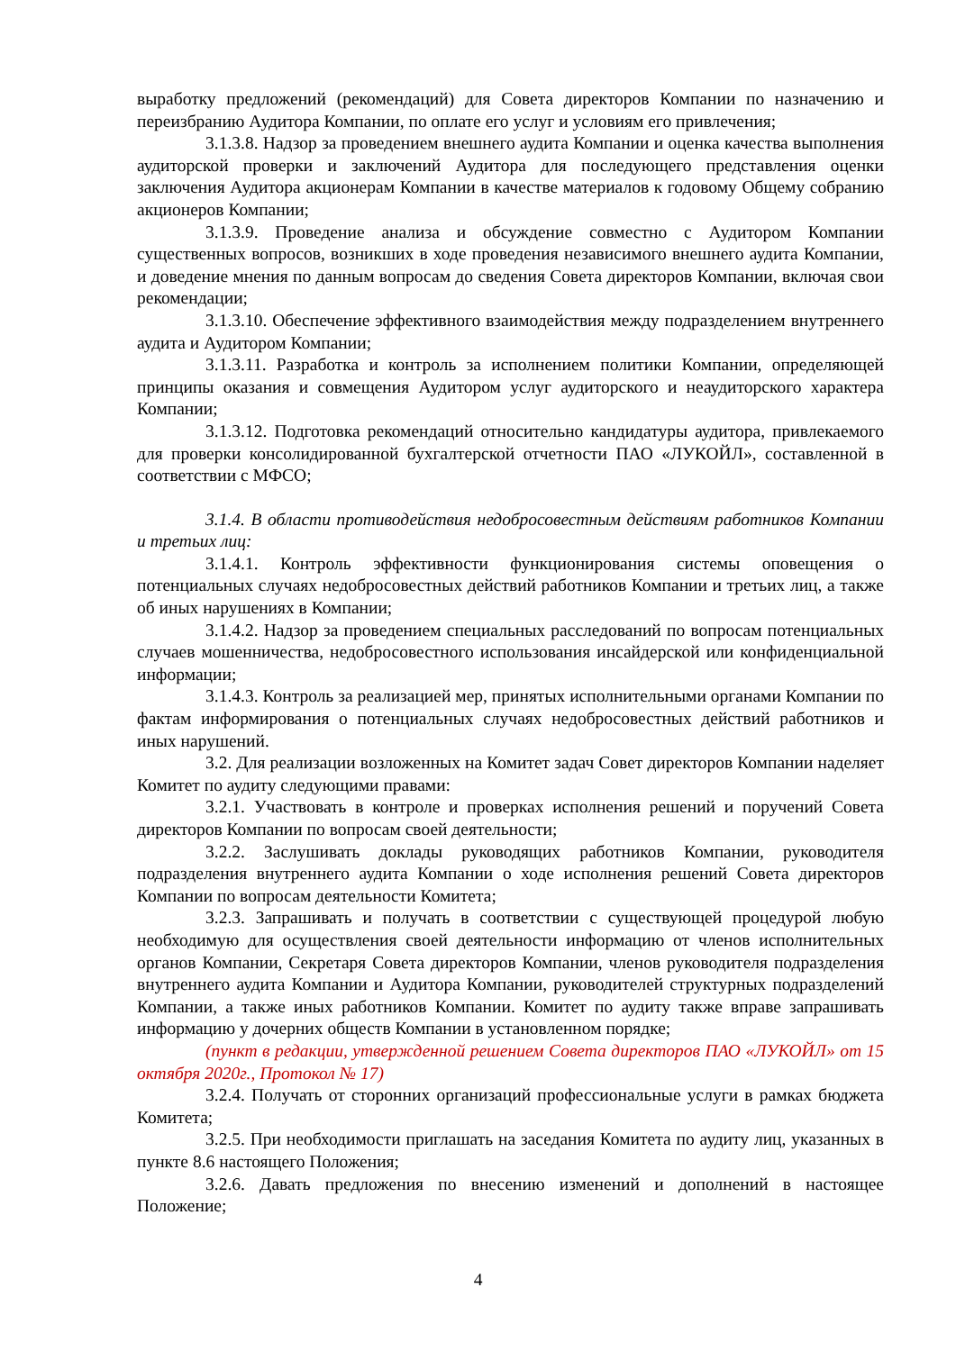выработку предложений (рекомендаций) для Совета директоров Компании по назначению и переизбранию Аудитора Компании, по оплате его услуг и условиям его привлечения;
3.1.3.8. Надзор за проведением внешнего аудита Компании и оценка качества выполнения аудиторской проверки и заключений Аудитора для последующего представления оценки заключения Аудитора акционерам Компании в качестве материалов к годовому Общему собранию акционеров Компании;
3.1.3.9. Проведение анализа и обсуждение совместно с Аудитором Компании существенных вопросов, возникших в ходе проведения независимого внешнего аудита Компании, и доведение мнения по данным вопросам до сведения Совета директоров Компании, включая свои рекомендации;
3.1.3.10. Обеспечение эффективного взаимодействия между подразделением внутреннего аудита и Аудитором Компании;
3.1.3.11. Разработка и контроль за исполнением политики Компании, определяющей принципы оказания и совмещения Аудитором услуг аудиторского и неаудиторского характера Компании;
3.1.3.12. Подготовка рекомендаций относительно кандидатуры аудитора, привлекаемого для проверки консолидированной бухгалтерской отчетности ПАО «ЛУКОЙЛ», составленной в соответствии с МФСО;
3.1.4. В области противодействия недобросовестным действиям работников Компании и третьих лиц:
3.1.4.1. Контроль эффективности функционирования системы оповещения о потенциальных случаях недобросовестных действий работников Компании и третьих лиц, а также об иных нарушениях в Компании;
3.1.4.2. Надзор за проведением специальных расследований по вопросам потенциальных случаев мошенничества, недобросовестного использования инсайдерской или конфиденциальной информации;
3.1.4.3. Контроль за реализацией мер, принятых исполнительными органами Компании по фактам информирования о потенциальных случаях недобросовестных действий работников и иных нарушений.
3.2. Для реализации возложенных на Комитет задач Совет директоров Компании наделяет Комитет по аудиту следующими правами:
3.2.1. Участвовать в контроле и проверках исполнения решений и поручений Совета директоров Компании по вопросам своей деятельности;
3.2.2. Заслушивать доклады руководящих работников Компании, руководителя подразделения внутреннего аудита Компании о ходе исполнения решений Совета директоров Компании по вопросам деятельности Комитета;
3.2.3. Запрашивать и получать в соответствии с существующей процедурой любую необходимую для осуществления своей деятельности информацию от членов исполнительных органов Компании, Секретаря Совета директоров Компании, членов руководителя подразделения внутреннего аудита Компании и Аудитора Компании, руководителей структурных подразделений Компании, а также иных работников Компании. Комитет по аудиту также вправе запрашивать информацию у дочерних обществ Компании в установленном порядке;
(пункт в редакции, утвержденной решением Совета директоров ПАО «ЛУКОЙЛ» от 15 октября 2020г., Протокол № 17)
3.2.4. Получать от сторонних организаций профессиональные услуги в рамках бюджета Комитета;
3.2.5. При необходимости приглашать на заседания Комитета по аудиту лиц, указанных в пункте 8.6 настоящего Положения;
3.2.6. Давать предложения по внесению изменений и дополнений в настоящее Положение;
4